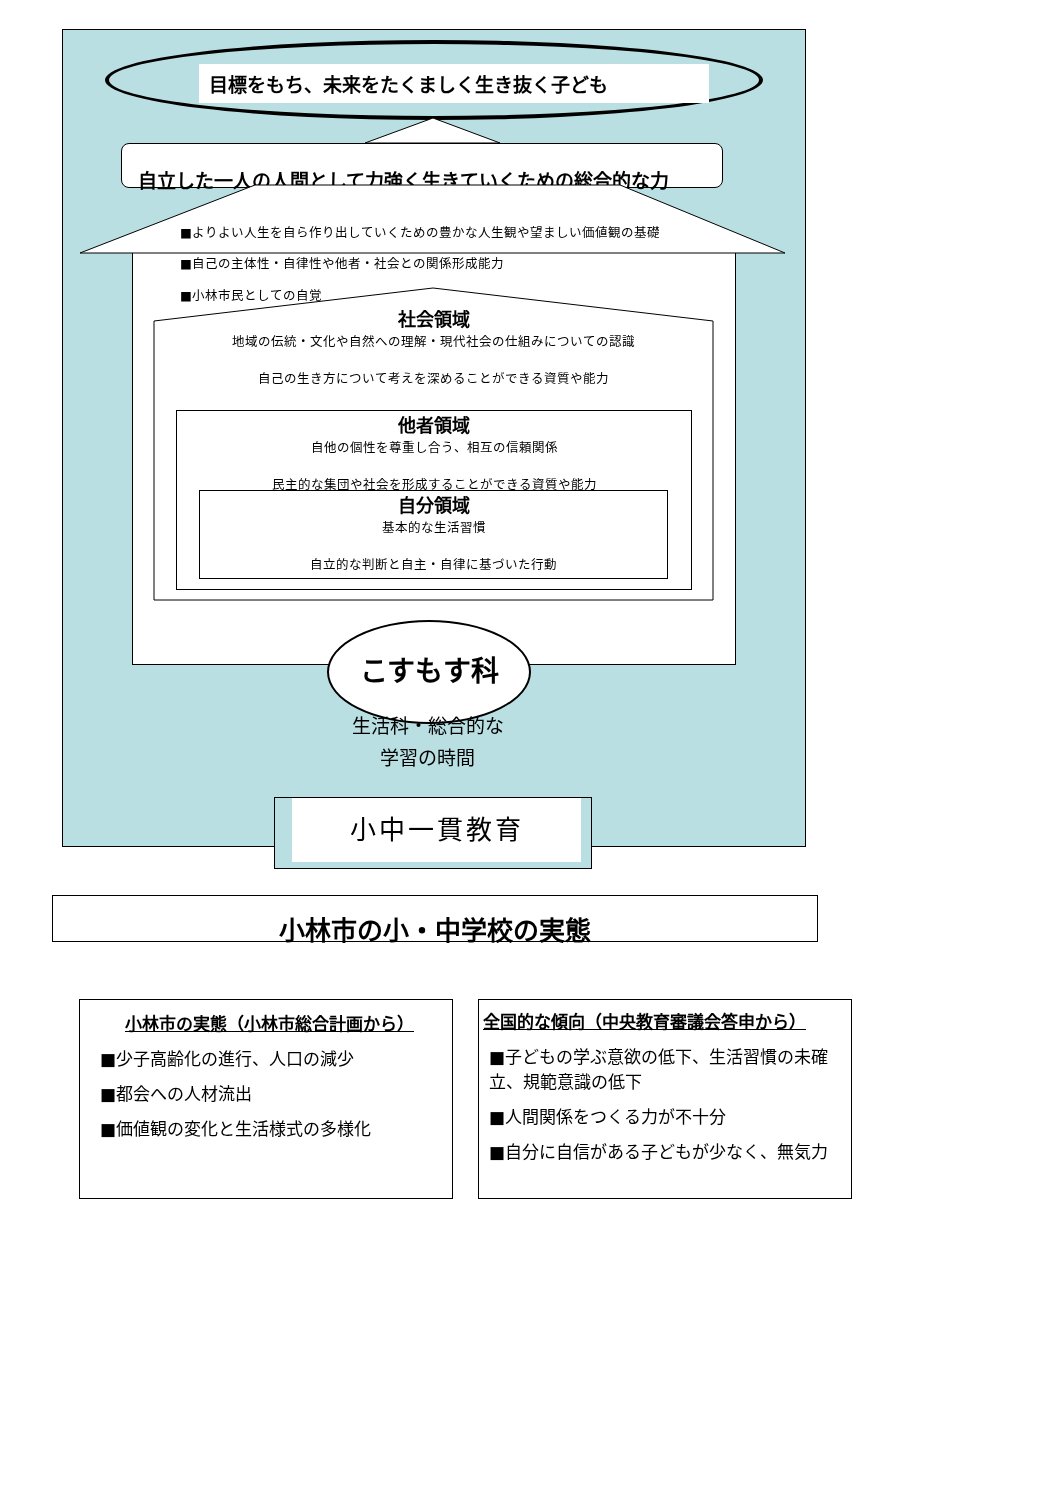目標をもち、未来をたくましく生き抜く子ども
自立した一人の人間として力強く生きていくための総合的な力
■よりよい人生を自ら作り出していくための豊かな人生観や望ましい価値観の基礎
■自己の主体性・自律性や他者・社会との関係形成能力
■小林市民としての自覚
社会領域
地域の伝統・文化や自然への理解・現代社会の仕組みについての認識
自己の生き方について考えを深めることができる資質や能力
他者領域
自他の個性を尊重し合う、相互の信頼関係
民主的な集団や社会を形成することができる資質や能力
自分領域
基本的な生活習慣
自立的な判断と自主・自律に基づいた行動
こすもす科
生活科・総合的な
学習の時間
小中一貫教育
小林市の小・中学校の実態
小林市の実態（小林市総合計画から）
■少子高齢化の進行、人口の減少
■都会への人材流出
■価値観の変化と生活様式の多様化
全国的な傾向（中央教育審議会答申から）
■子どもの学ぶ意欲の低下、生活習慣の未確立、規範意識の低下
■人間関係をつくる力が不十分
■自分に自信がある子どもが少なく、無気力